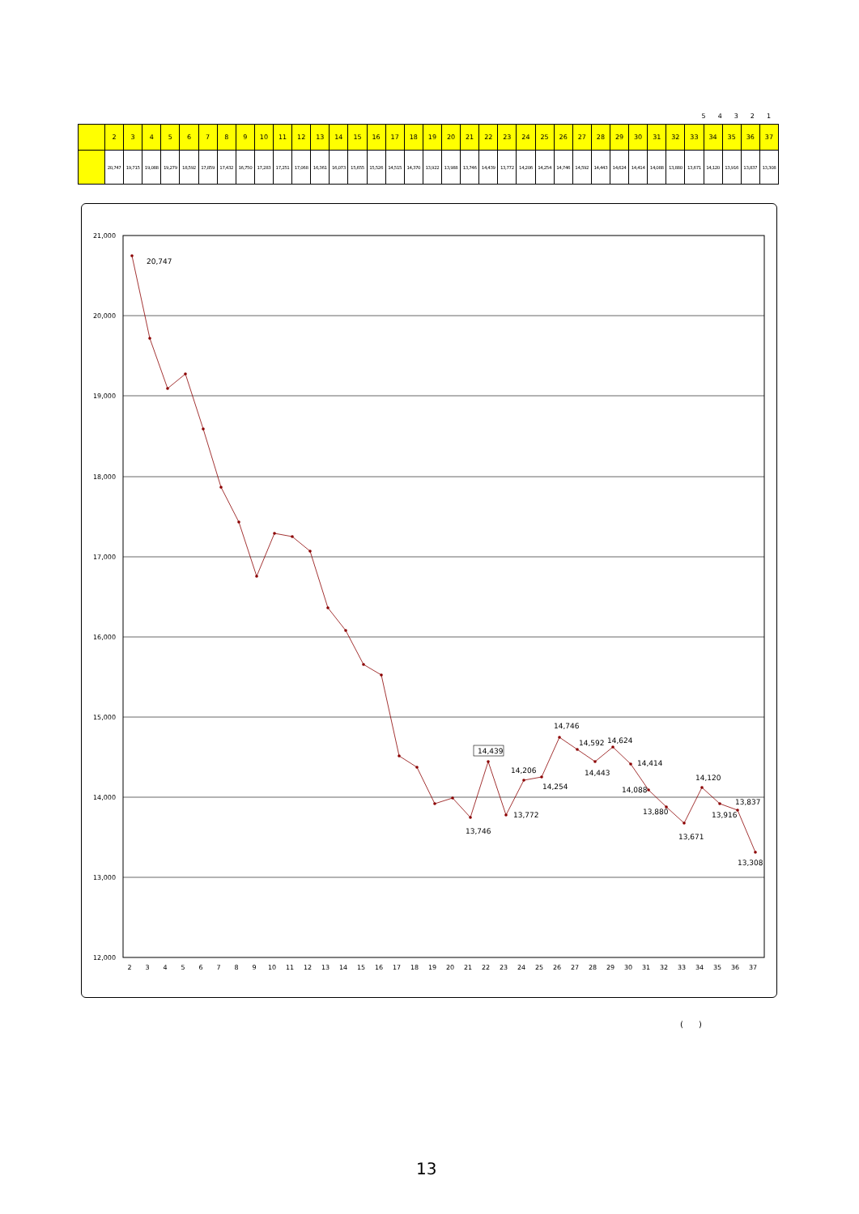54321
| | 2 | 3 | 4 | 5 | 6 | 7 | 8 | 9 | 10 | 11 | 12 | 13 | 14 | 15 | 16 | 17 | 18 | 19 | 20 | 21 | 22 | 23 | 24 | 25 | 26 | 27 | 28 | 29 | 30 | 31 | 32 | 33 | 34 | 35 | 36 | 37 |
| --- | --- | --- | --- | --- | --- | --- | --- | --- | --- | --- | --- | --- | --- | --- | --- | --- | --- | --- | --- | --- | --- | --- | --- | --- | --- | --- | --- | --- | --- | --- | --- | --- | --- | --- | --- | --- |
| | 20,747 | 19,715 | 19,088 | 19,279 | 18,592 | 17,859 | 17,432 | 16,750 | 17,283 | 17,251 | 17,068 | 16,361 | 16,073 | 15,655 | 15,526 | 14,515 | 14,370 | 13,922 | 13,988 | 13,746 | 14,439 | 13,772 | 14,206 | 14,254 | 14,746 | 14,592 | 14,443 | 14,624 | 14,414 | 14,088 | 13,880 | 13,671 | 14,120 | 13,916 | 13,837 | 13,308 |
21,000
20,000
19,000
18,000
17,000
16,000
15,000
14,000
13,000
12,000
2
3
4
5
6
7
8
9
10
11
12
13
14
15
16
17
18
19
20
21
22
23
24
25
26
27
28
29
30
31
32
33
34
35
36
37
20,747
13,746
14,439
13,772
14,206
14,254
14,746
14,592
14,443
14,624
14,414
14,088
13,880
13,671
14,120
13,916
13,837
13,308
( )
13